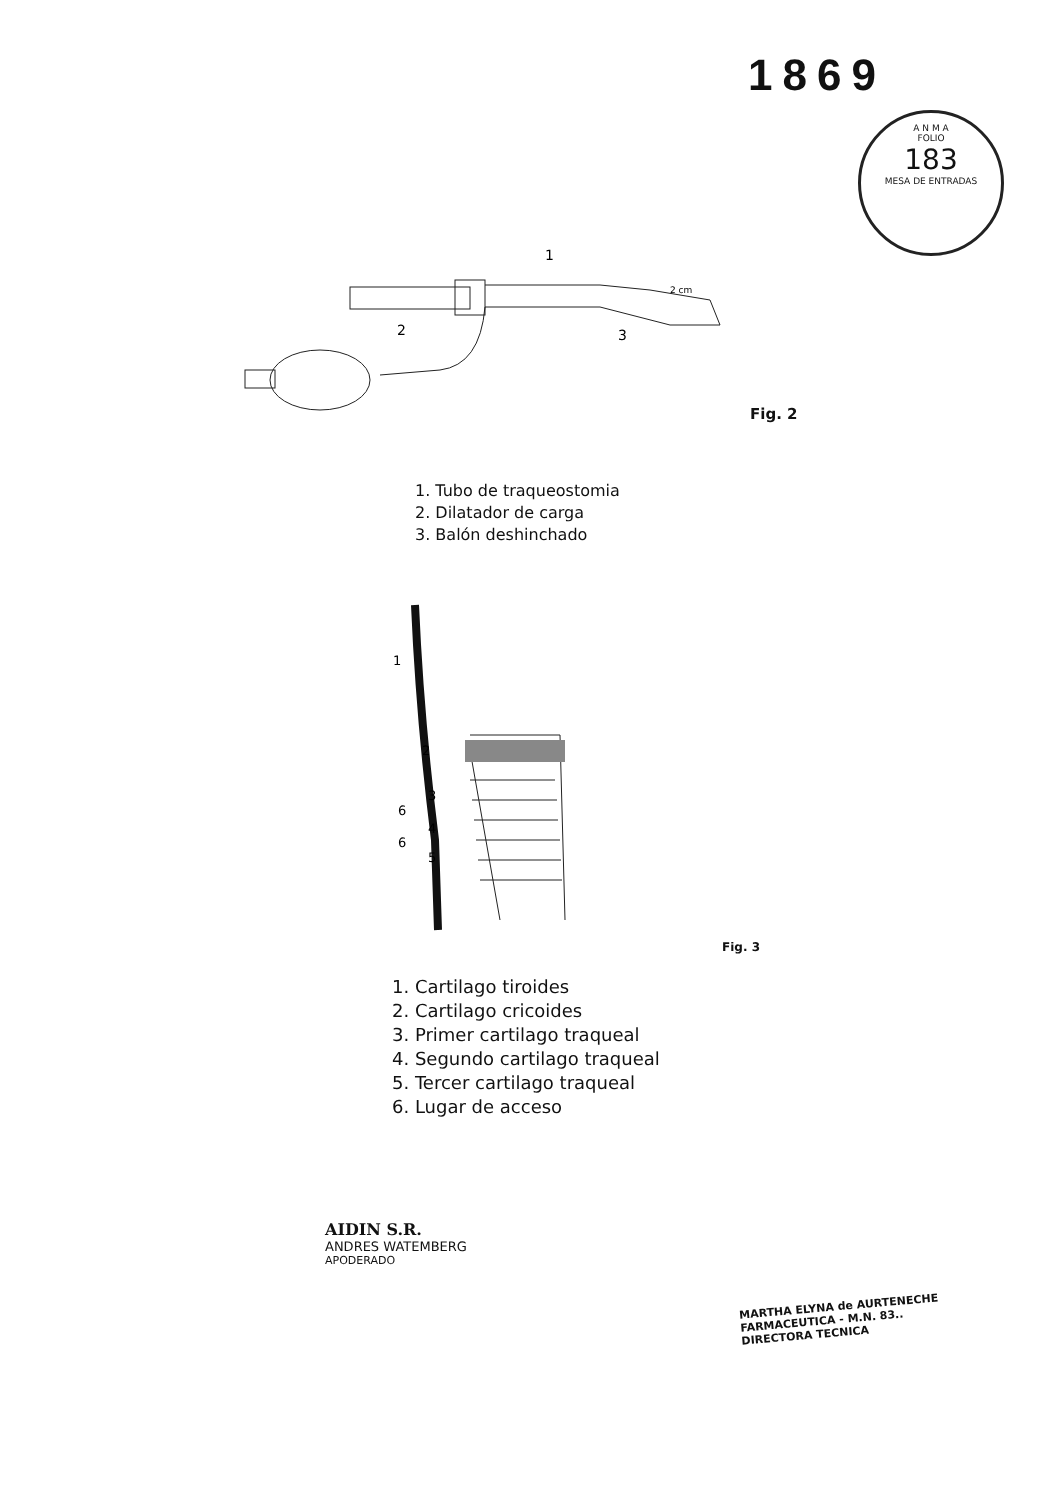1869
A N M A
FOLIO
183
MESA DE ENTRADAS
1
2
3
2 cm
Fig. 2
1. Tubo de traqueostomia
2. Dilatador de carga
3. Balón deshinchado
1
2
3
6
4
6
5
Fig. 3
1. Cartilago tiroides
2. Cartilago cricoides
3. Primer cartilago traqueal
4. Segundo cartilago traqueal
5. Tercer cartilago traqueal
6. Lugar de acceso
AIDIN S.R.
ANDRES WATEMBERG
APODERADO
MARTHA ELYNA de AURTENECHE
FARMACEUTICA - M.N. 83..
DIRECTORA TECNICA